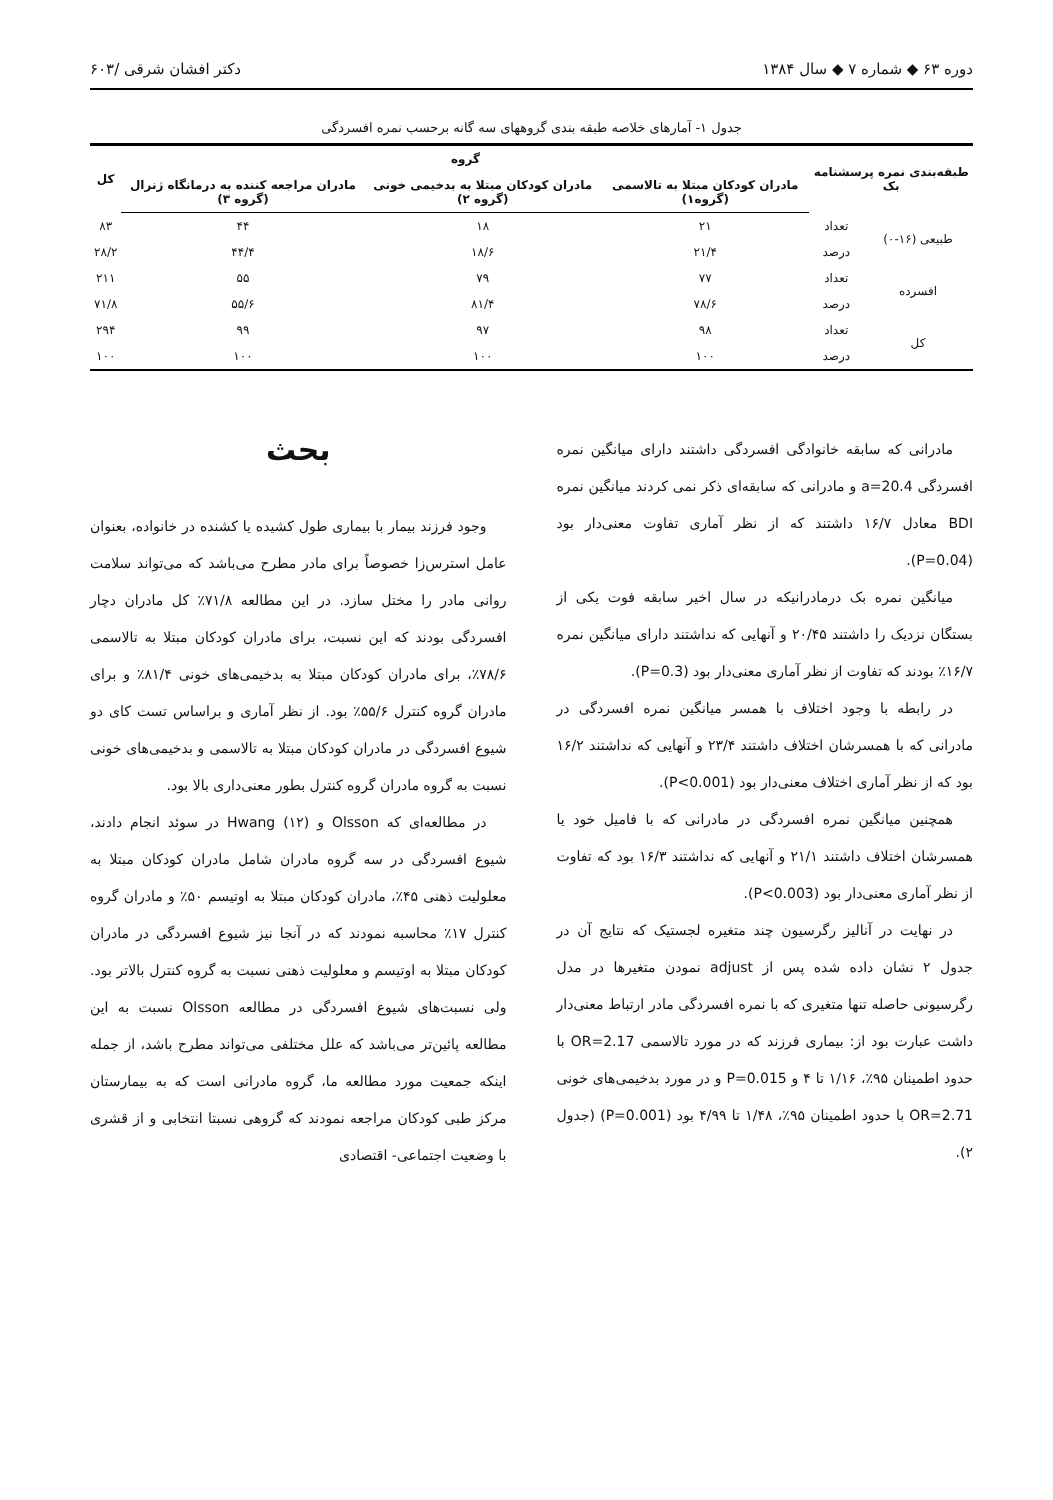دوره ۶۳ ◆ شماره ۷ ◆ سال ۱۳۸۴ دکتر افشان شرقی /۶۰۳
جدول ۱- آمارهای خلاصه طبقه بندی گروههای سه گانه برحسب نمره افسردگی
| طبقه‌بندی نمره پرسشنامه بک | | گروه | | | کل |
| --- | --- | --- | --- | --- | --- |
| | | مادران کودکان مبتلا به تالاسمی (گروه۱) | مادران کودکان مبتلا به بدخیمی خونی (گروه ۲) | مادران مراجعه کننده به درمانگاه ژنرال (گروه ۳) | |
| طبیعی (۱۶-۰) | تعداد | ۲۱ | ۱۸ | ۴۴ | ۸۳ |
| | درصد | ۲۱/۴ | ۱۸/۶ | ۴۴/۴ | ۲۸/۲ |
| افسرده | تعداد | ۷۷ | ۷۹ | ۵۵ | ۲۱۱ |
| | درصد | ۷۸/۶ | ۸۱/۴ | ۵۵/۶ | ۷۱/۸ |
| کل | تعداد | ۹۸ | ۹۷ | ۹۹ | ۲۹۴ |
| | درصد | ۱۰۰ | ۱۰۰ | ۱۰۰ | ۱۰۰ |
مادرانی که سابقه خانوادگی افسردگی داشتند دارای میانگین نمره افسردگی a=20.4 و مادرانی که سابقه‌ای ذکر نمی کردند میانگین نمره BDI معادل ۱۶/۷ داشتند که از نظر آماری تفاوت معنی‌دار بود (P=0.04).
میانگین نمره بک درمادرانیکه در سال اخیر سابقه فوت یکی از بستگان نزدیک را داشتند ۲۰/۴۵ و آنهایی که نداشتند دارای میانگین نمره ۱۶/۷٪ بودند که تفاوت از نظر آماری معنی‌دار بود (P=0.3).
در رابطه با وجود اختلاف با همسر میانگین نمره افسردگی در مادرانی که با همسرشان اختلاف داشتند ۲۳/۴ و آنهایی که نداشتند ۱۶/۲ بود که از نظر آماری اختلاف معنی‌دار بود (P<0.001).
همچنین میانگین نمره افسردگی در مادرانی که با فامیل خود یا همسرشان اختلاف داشتند ۲۱/۱ و آنهایی که نداشتند ۱۶/۳ بود که تفاوت از نظر آماری معنی‌دار بود (P<0.003).
در نهایت در آنالیز رگرسیون چند متغیره لجستیک که نتایج آن در جدول ۲ نشان داده شده پس از adjust نمودن متغیرها در مدل رگرسیونی حاصله تنها متغیری که با نمره افسردگی مادر ارتباط معنی‌دار داشت عبارت بود از: بیماری فرزند که در مورد تالاسمی OR=2.17 با حدود اطمینان ۹۵٪، ۱/۱۶ تا ۴ و P=0.015 و در مورد بدخیمی‌های خونی OR=2.71 با حدود اطمینان ۹۵٪، ۱/۴۸ تا ۴/۹۹ بود (P=0.001) (جدول ۲).
بحث
وجود فرزند بیمار با بیماری طول کشیده یا کشنده در خانواده، بعنوان عامل استرس‌زا خصوصاً برای مادر مطرح می‌باشد که می‌تواند سلامت روانی مادر را مختل سازد. در این مطالعه ۷۱/۸٪ کل مادران دچار افسردگی بودند که این نسبت، برای مادران کودکان مبتلا به تالاسمی ۷۸/۶٪، برای مادران کودکان مبتلا به بدخیمی‌های خونی ۸۱/۴٪ و برای مادران گروه کنترل ۵۵/۶٪ بود. از نظر آماری و براساس تست کای دو شیوع افسردگی در مادران کودکان مبتلا به تالاسمی و بدخیمی‌های خونی نسبت به گروه مادران گروه کنترل بطور معنی‌داری بالا بود.
در مطالعه‌ای که Olsson و Hwang (۱۲) در سوئد انجام دادند، شیوع افسردگی در سه گروه مادران شامل مادران کودکان مبتلا به معلولیت ذهنی ۴۵٪، مادران کودکان مبتلا به اوتیسم ۵۰٪ و مادران گروه کنترل ۱۷٪ محاسبه نمودند که در آنجا نیز شیوع افسردگی در مادران کودکان مبتلا به اوتیسم و معلولیت ذهنی نسبت به گروه کنترل بالاتر بود. ولی نسبت‌های شیوع افسردگی در مطالعه Olsson نسبت به این مطالعه پائین‌تر می‌باشد که علل مختلفی می‌تواند مطرح باشد، از جمله اینکه جمعیت مورد مطالعه ما، گروه مادرانی است که به بیمارستان مرکز طبی کودکان مراجعه نمودند که گروهی نسبتا انتخابی و از قشری با وضعیت اجتماعی- اقتصادی